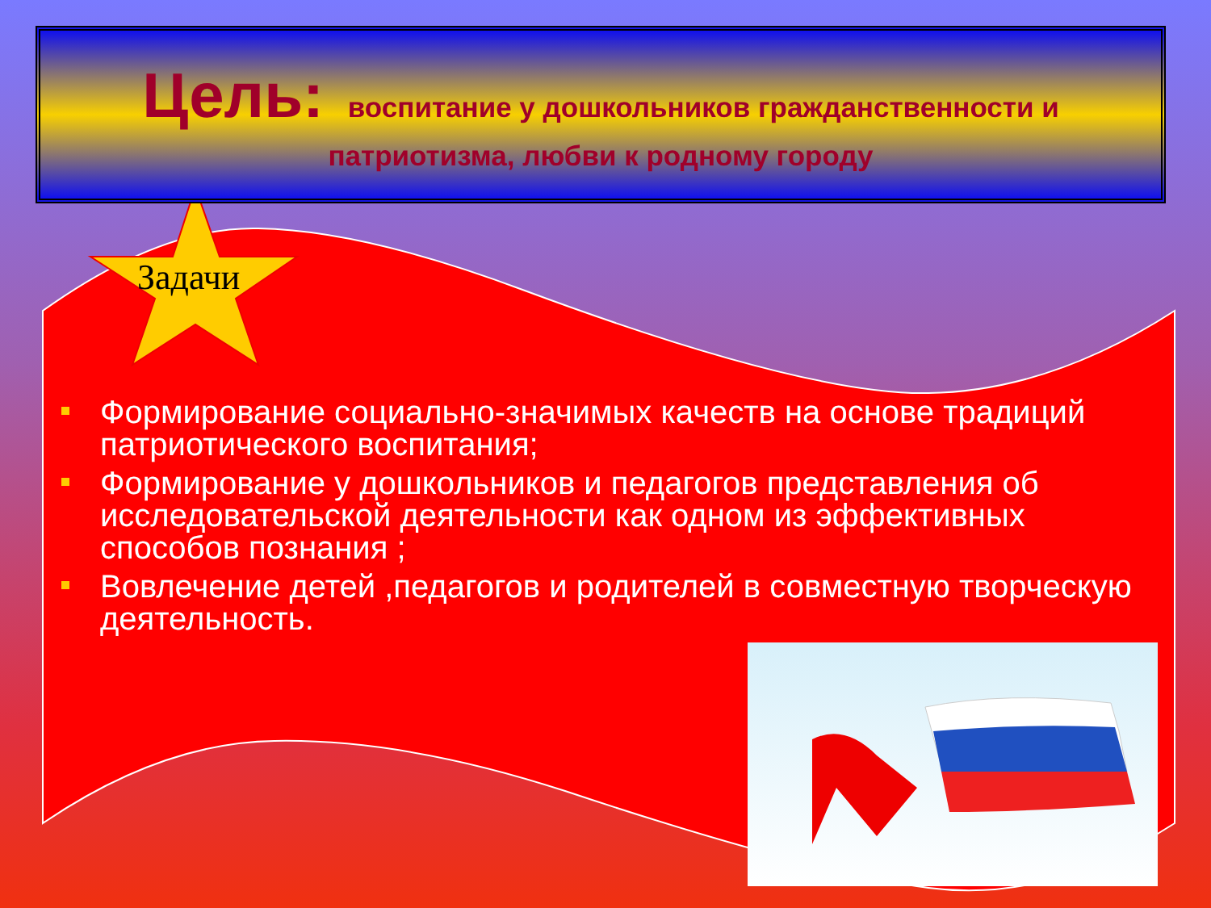Цель: воспитание у дошкольников гражданственности и
патриотизма, любви к родному городу
Задачи
Формирование социально-значимых качеств на основе традиций патриотического воспитания;
Формирование у дошкольников и педагогов представления об исследовательской деятельности как одном из эффективных способов познания ;
Вовлечение детей ,педагогов и родителей в совместную творческую деятельность.